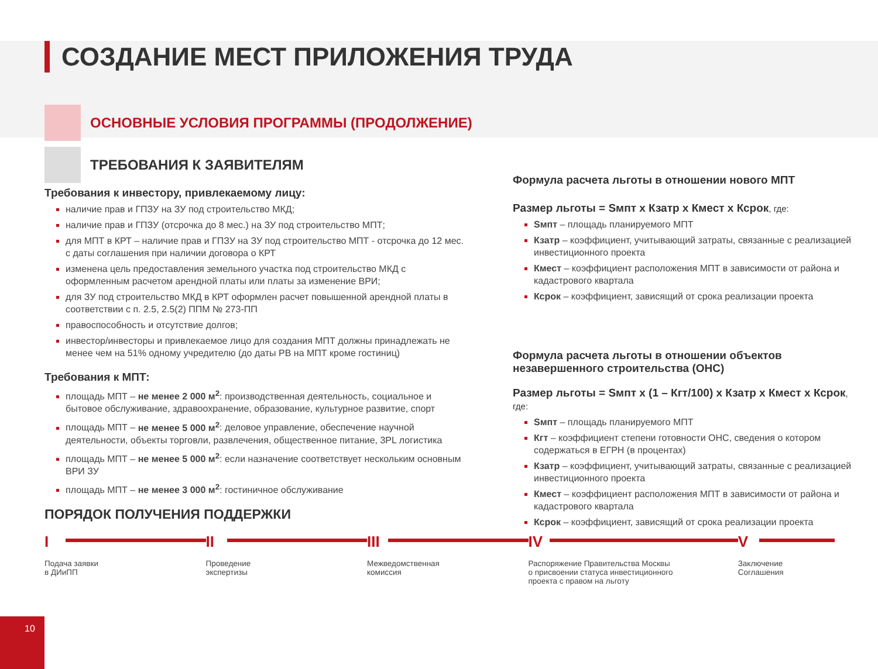СОЗДАНИЕ МЕСТ ПРИЛОЖЕНИЯ ТРУДА
ОСНОВНЫЕ УСЛОВИЯ ПРОГРАММЫ (ПРОДОЛЖЕНИЕ)
ТРЕБОВАНИЯ К ЗАЯВИТЕЛЯМ
Требования к инвестору, привлекаемому лицу:
наличие прав и ГПЗУ на ЗУ под строительство МКД;
наличие прав и ГПЗУ (отсрочка до 8 мес.) на ЗУ под строительство МПТ;
для МПТ в КРТ – наличие прав и ГПЗУ на ЗУ под строительство МПТ - отсрочка до 12 мес. с даты соглашения при наличии договора о КРТ
изменена цель предоставления земельного участка под строительство МКД с оформленным расчетом арендной платы или платы за изменение ВРИ;
для ЗУ под строительство МКД в КРТ оформлен расчет повышенной арендной платы в соответствии с п. 2.5, 2.5(2) ППМ № 273-ПП
правоспособность и отсутствие долгов;
инвестор/инвесторы и привлекаемое лицо для создания МПТ должны принадлежать не менее чем на 51% одному учредителю (до даты РВ на МПТ кроме гостиниц)
Требования к МПТ:
площадь МПТ – не менее 2 000 м<sup>2</sup>: производственная деятельность, социальное и бытовое обслуживание, здравоохранение, образование, культурное развитие, спорт
площадь МПТ – не менее 5 000 м<sup>2</sup>: деловое управление, обеспечение научной деятельности, объекты торговли, развлечения, общественное питание, 3PL логистика
площадь МПТ – не менее 5 000 м<sup>2</sup>: если назначение соответствует нескольким основным ВРИ ЗУ
площадь МПТ – не менее 3 000 м<sup>2</sup>: гостиничное обслуживание
ПОРЯДОК ПОЛУЧЕНИЯ ПОДДЕРЖКИ
Формула расчета льготы в отношении нового МПТ
Размер льготы = Sмпт х Кзатр х Кмест х Ксрок, где:
Sмпт – площадь планируемого МПТ
Кзатр – коэффициент, учитывающий затраты, связанные с реализацией инвестиционного проекта
Кмест – коэффициент расположения МПТ в зависимости от района и кадастрового квартала
Ксрок – коэффициент, зависящий от срока реализации проекта
Формула расчета льготы в отношении объектов незавершенного строительства (ОНС)
Размер льготы = Sмпт х (1 – Кгт/100) х Кзатр х Кмест х Ксрок, где:
Sмпт – площадь планируемого МПТ
Кгт – коэффициент степени готовности ОНС, сведения о котором содержаться в ЕГРН (в процентах)
Кзатр – коэффициент, учитывающий затраты, связанные с реализацией инвестиционного проекта
Кмест – коэффициент расположения МПТ в зависимости от района и кадастрового квартала
Ксрок – коэффициент, зависящий от срока реализации проекта
I
Подача заявки
в ДИиПП
II
Проведение
экспертизы
III
Межведомственная
комиссия
IV
Распоряжение Правительства Москвы
о присвоении статуса инвестиционного
проекта с правом на льготу
V
Заключение
Соглашения
10